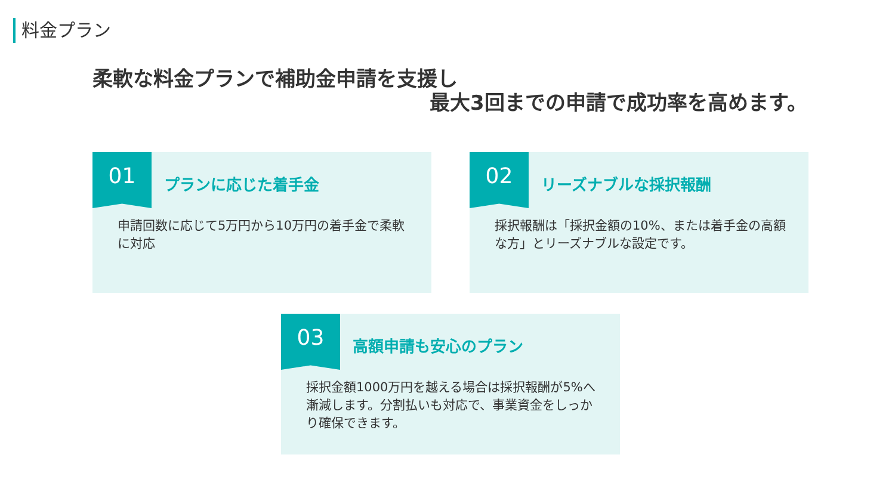料金プラン
柔軟な料金プランで補助金申請を支援し
最大3回までの申請で成功率を高めます。
01
プランに応じた着手金
申請回数に応じて5万円から10万円の着手金で柔軟に対応
02
リーズナブルな採択報酬
採択報酬は「採択金額の10%、または着手金の高額な方」とリーズナブルな設定です。
03
高額申請も安心のプラン
採択金額1000万円を越える場合は採択報酬が5%へ漸減します。分割払いも対応で、事業資金をしっかり確保できます。